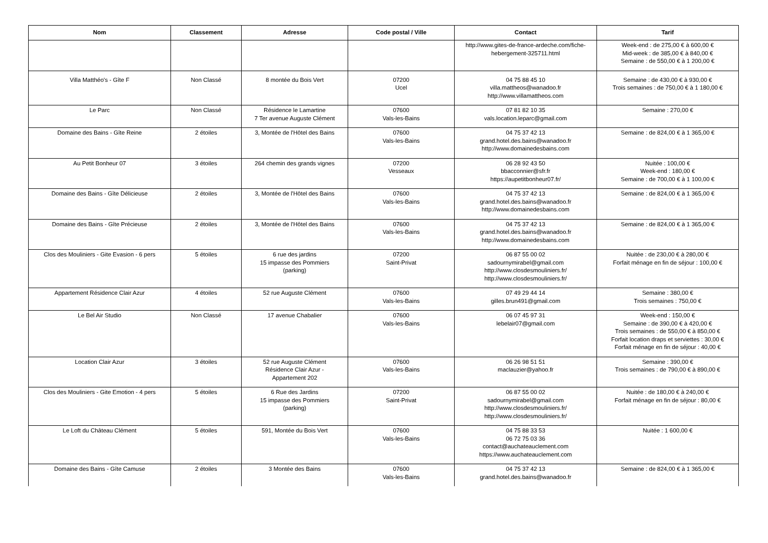| Nom | Classement | Adresse | Code postal / Ville | Contact | Tarif |
| --- | --- | --- | --- | --- | --- |
| | | | | http://www.gites-de-france-ardeche.com/fiche-hebergement-325711.html | Week-end : de 275,00 € à 600,00 € Mid-week : de 385,00 € à 840,00 € Semaine : de 550,00 € à 1 200,00 € |
| Villa Matthéo's - Gîte F | Non Classé | 8 montée du Bois Vert | 07200 Ucel | 04 75 88 45 10 villa.mattheos@wanadoo.fr http://www.villamattheos.com | Semaine : de 430,00 € à 930,00 € Trois semaines : de 750,00 € à 1 180,00 € |
| Le Parc | Non Classé | Résidence le Lamartine 7 Ter avenue Auguste Clément | 07600 Vals-les-Bains | 07 81 82 10 35 vals.location.leparc@gmail.com | Semaine : 270,00 € |
| Domaine des Bains - Gîte Reine | 2 étoiles | 3, Montée de l'Hôtel des Bains | 07600 Vals-les-Bains | 04 75 37 42 13 grand.hotel.des.bains@wanadoo.fr http://www.domainedesbains.com | Semaine : de 824,00 € à 1 365,00 € |
| Au Petit Bonheur 07 | 3 étoiles | 264 chemin des grands vignes | 07200 Vesseaux | 06 28 92 43 50 bbacconnier@sfr.fr https://aupetitbonheur07.fr/ | Nuitée : 100,00 € Week-end : 180,00 € Semaine : de 700,00 € à 1 100,00 € |
| Domaine des Bains - Gîte Délicieuse | 2 étoiles | 3, Montée de l'Hôtel des Bains | 07600 Vals-les-Bains | 04 75 37 42 13 grand.hotel.des.bains@wanadoo.fr http://www.domainedesbains.com | Semaine : de 824,00 € à 1 365,00 € |
| Domaine des Bains - Gîte Précieuse | 2 étoiles | 3, Montée de l'Hôtel des Bains | 07600 Vals-les-Bains | 04 75 37 42 13 grand.hotel.des.bains@wanadoo.fr http://www.domainedesbains.com | Semaine : de 824,00 € à 1 365,00 € |
| Clos des Mouliniers - Gite Evasion - 6 pers | 5 étoiles | 6 rue des jardins 15 impasse des Pommiers (parking) | 07200 Saint-Privat | 06 87 55 00 02 sadournymirabel@gmail.com http://www.closdesmouliniers.fr/ http://www.closdesmouliniers.fr/ | Nuitée : de 230,00 € à 280,00 € Forfait ménage en fin de séjour : 100,00 € |
| Appartement Résidence Clair Azur | 4 étoiles | 52 rue Auguste Clément | 07600 Vals-les-Bains | 07 49 29 44 14 gilles.brun491@gmail.com | Semaine : 380,00 € Trois semaines : 750,00 € |
| Le Bel Air Studio | Non Classé | 17 avenue Chabalier | 07600 Vals-les-Bains | 06 07 45 97 31 lebelair07@gmail.com | Week-end : 150,00 € Semaine : de 390,00 € à 420,00 € Trois semaines : de 550,00 € à 850,00 € Forfait location draps et serviettes : 30,00 € Forfait ménage en fin de séjour : 40,00 € |
| Location Clair Azur | 3 étoiles | 52 rue Auguste Clément Résidence Clair Azur - Appartement 202 | 07600 Vals-les-Bains | 06 26 98 51 51 maclauzier@yahoo.fr | Semaine : 390,00 € Trois semaines : de 790,00 € à 890,00 € |
| Clos des Mouliniers - Gite Emotion - 4 pers | 5 étoiles | 6 Rue des Jardins 15 impasse des Pommiers (parking) | 07200 Saint-Privat | 06 87 55 00 02 sadournymirabel@gmail.com http://www.closdesmouliniers.fr/ http://www.closdesmouliniers.fr/ | Nuitée : de 180,00 € à 240,00 € Forfait ménage en fin de séjour : 80,00 € |
| Le Loft du Château Clément | 5 étoiles | 591, Montée du Bois Vert | 07600 Vals-les-Bains | 04 75 88 33 53 06 72 75 03 36 contact@auchateauclement.com https://www.auchateauclement.com | Nuitée : 1 600,00 € |
| Domaine des Bains - Gîte Camuse | 2 étoiles | 3 Montée des Bains | 07600 Vals-les-Bains | 04 75 37 42 13 grand.hotel.des.bains@wanadoo.fr | Semaine : de 824,00 € à 1 365,00 € |